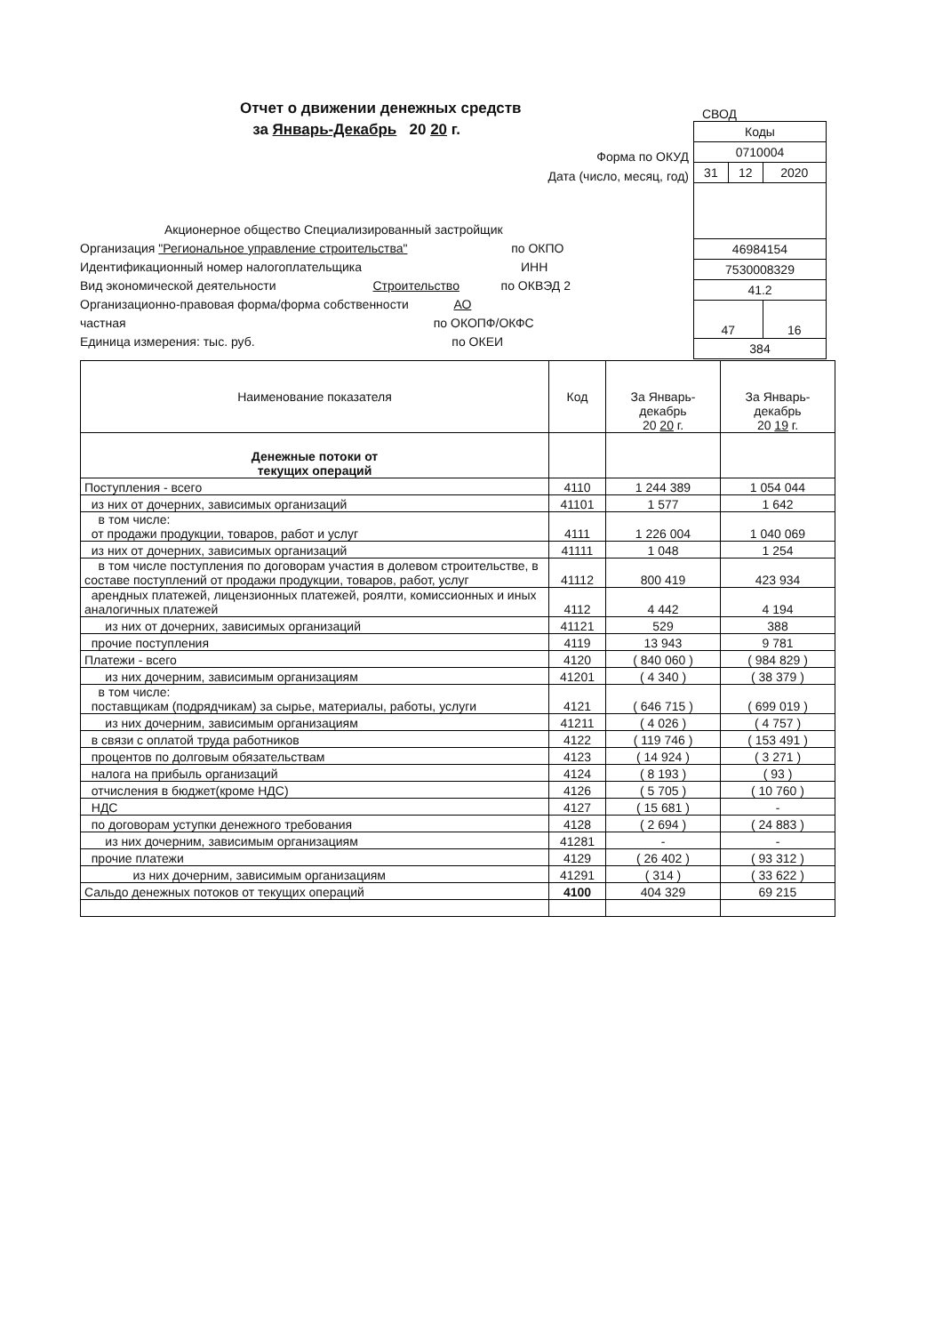Отчет о движении денежных средств
за Январь-Декабрь 20 20 г.
СВОД
| Коды | | |
| 0710004 | | |
| 31 | 12 | 2020 |
| 46984154 | | |
| 7530008329 | | |
| 41.2 | | |
| 47 | | 16 |
| 384 | | |
Форма по ОКУД
Дата (число, месяц, год)
Акционерное общество Специализированный застройщик
Организация "Региональное управление строительства" по ОКПО
Идентификационный номер налогоплательщика ИНН
Вид экономической деятельности Строительство по ОКВЭД 2
Организационно-правовая форма/форма собственности АО
частная по ОКОПФ/ОКФС
Единица измерения: тыс. руб. по ОКЕИ
| Наименование показателя | Код | За Январь-декабрь 20 20 г. | За Январь-декабрь 20 19 г. |
| --- | --- | --- | --- |
| Денежные потоки от текущих операций | | | |
| Поступления - всего | 4110 | 1 244 389 | 1 054 044 |
| из них от дочерних, зависимых организаций | 41101 | 1 577 | 1 642 |
| в том числе: от продажи продукции, товаров, работ и услуг | 4111 | 1 226 004 | 1 040 069 |
| из них от дочерних, зависимых организаций | 41111 | 1 048 | 1 254 |
| в том числе поступления по договорам участия в долевом строительстве, в составе поступлений от продажи продукции, товаров, работ, услуг | 41112 | 800 419 | 423 934 |
| арендных платежей, лицензионных платежей, роялти, комиссионных и иных аналогичных платежей | 4112 | 4 442 | 4 194 |
| из них от дочерних, зависимых организаций | 41121 | 529 | 388 |
| прочие поступления | 4119 | 13 943 | 9 781 |
| Платежи - всего | 4120 | ( 840 060 ) | ( 984 829 ) |
| из них дочерним, зависимым организациям | 41201 | ( 4 340 ) | ( 38 379 ) |
| в том числе: поставщикам (подрядчикам) за сырье, материалы, работы, услуги | 4121 | ( 646 715 ) | ( 699 019 ) |
| из них дочерним, зависимым организациям | 41211 | ( 4 026 ) | ( 4 757 ) |
| в связи с оплатой труда работников | 4122 | ( 119 746 ) | ( 153 491 ) |
| процентов по долговым обязательствам | 4123 | ( 14 924 ) | ( 3 271 ) |
| налога на прибыль организаций | 4124 | ( 8 193 ) | ( 93 ) |
| отчисления в бюджет(кроме НДС) | 4126 | ( 5 705 ) | ( 10 760 ) |
| НДС | 4127 | ( 15 681 ) | - |
| по договорам уступки денежного требования | 4128 | ( 2 694 ) | ( 24 883 ) |
| из них дочерним, зависимым организациям | 41281 | - | - |
| прочие платежи | 4129 | ( 26 402 ) | ( 93 312 ) |
| из них дочерним, зависимым организациям | 41291 | ( 314 ) | ( 33 622 ) |
| Сальдо денежных потоков от текущих операций | 4100 | 404 329 | 69 215 |